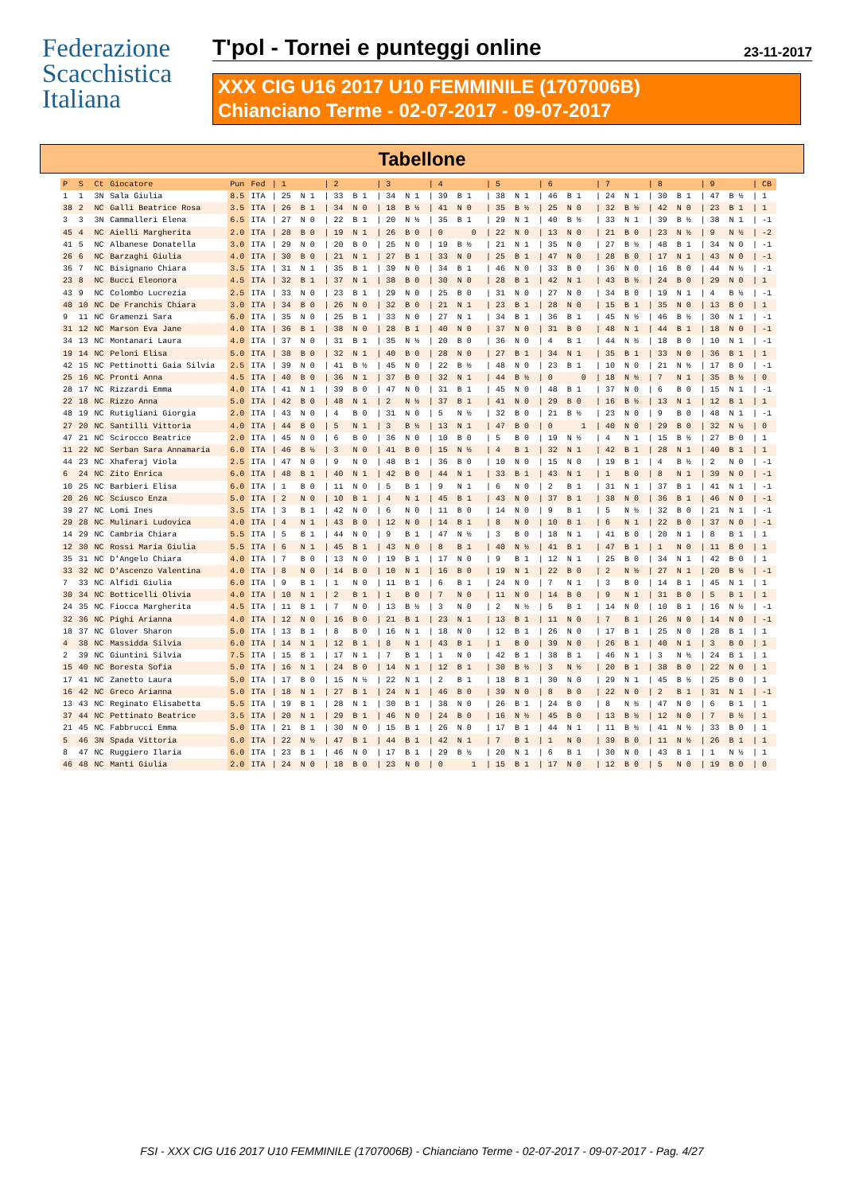Federazione
Scacchistica
Italiana
T'pol - Tornei e punteggi online
23-11-2017
XXX CIG U16 2017 U10 FEMMINILE (1707006B)
Chianciano Terme - 02-07-2017 - 09-07-2017
Tabellone
| P | S | Ct | Giocatore | Pun | Fed | / 1 | / 2 | / 3 | / 4 | / 5 | / 6 | / 7 | / 8 | / 9 | / CB |
| --- | --- | --- | --- | --- | --- | --- | --- | --- | --- | --- | --- | --- | --- | --- | --- |
| 1 | 1 | 3N | Sala Giulia | 8.5 | ITA | / 25 N 1 | / 33 B 1 | / 34 N 1 | / 39 B 1 | / 38 N 1 | / 46 B 1 | / 24 N 1 | / 30 B 1 | / 47 B ½ | / 1 |
| 38 | 2 | NC | Galli Beatrice Rosa | 3.5 | ITA | / 26 B 1 | / 34 N 0 | / 18 B ½ | / 41 N 0 | / 35 B ½ | / 25 N 0 | / 32 B ½ | / 42 N 0 | / 23 B 1 | / 1 |
| 3 | 3 | 3N | Cammalleri Elena | 6.5 | ITA | / 27 N 0 | / 22 B 1 | / 20 N ½ | / 35 B 1 | / 29 N 1 | / 40 B ½ | / 33 N 1 | / 39 B ½ | / 38 N 1 | / -1 |
| 45 | 4 | NC | Aielli Margherita | 2.0 | ITA | / 28 B 0 | / 19 N 1 | / 26 B 0 | / 0 0 | / 22 N 0 | / 13 N 0 | / 21 B 0 | / 23 N ½ | / 9 N ½ | / -2 |
| 41 | 5 | NC | Albanese Donatella | 3.0 | ITA | / 29 N 0 | / 20 B 0 | / 25 N 0 | / 19 B ½ | / 21 N 1 | / 35 N 0 | / 27 B ½ | / 48 B 1 | / 34 N 0 | / -1 |
| 26 | 6 | NC | Barzaghi Giulia | 4.0 | ITA | / 30 B 0 | / 21 N 1 | / 27 B 1 | / 33 N 0 | / 25 B 1 | / 47 N 0 | / 28 B 0 | / 17 N 1 | / 43 N 0 | / -1 |
| 36 | 7 | NC | Bisignano Chiara | 3.5 | ITA | / 31 N 1 | / 35 B 1 | / 39 N 0 | / 34 B 1 | / 46 N 0 | / 33 B 0 | / 36 N 0 | / 16 B 0 | / 44 N ½ | / -1 |
| 23 | 8 | NC | Bucci Eleonora | 4.5 | ITA | / 32 B 1 | / 37 N 1 | / 38 B 0 | / 30 N 0 | / 28 B 1 | / 42 N 1 | / 43 B ½ | / 24 B 0 | / 29 N 0 | / 1 |
| 43 | 9 | NC | Colombo Lucrezia | 2.5 | ITA | / 33 N 0 | / 23 B 1 | / 29 N 0 | / 25 B 0 | / 31 N 0 | / 27 N 0 | / 34 B 0 | / 19 N 1 | / 4 B ½ | / -1 |
| 40 | 10 | NC | De Franchis Chiara | 3.0 | ITA | / 34 B 0 | / 26 N 0 | / 32 B 0 | / 21 N 1 | / 23 B 1 | / 28 N 0 | / 15 B 1 | / 35 N 0 | / 13 B 0 | / 1 |
| 9 | 11 | NC | Gramenzi Sara | 6.0 | ITA | / 35 N 0 | / 25 B 1 | / 33 N 0 | / 27 N 1 | / 34 B 1 | / 36 B 1 | / 45 N ½ | / 46 B ½ | / 30 N 1 | / -1 |
| 31 | 12 | NC | Marson Eva Jane | 4.0 | ITA | / 36 B 1 | / 38 N 0 | / 28 B 1 | / 40 N 0 | / 37 N 0 | / 31 B 0 | / 48 N 1 | / 44 B 1 | / 18 N 0 | / -1 |
| 34 | 13 | NC | Montanari Laura | 4.0 | ITA | / 37 N 0 | / 31 B 1 | / 35 N ½ | / 20 B 0 | / 36 N 0 | / 4 B 1 | / 44 N ½ | / 18 B 0 | / 10 N 1 | / -1 |
| 19 | 14 | NC | Peloni Elisa | 5.0 | ITA | / 38 B 0 | / 32 N 1 | / 40 B 0 | / 28 N 0 | / 27 B 1 | / 34 N 1 | / 35 B 1 | / 33 N 0 | / 36 B 1 | / 1 |
| 42 | 15 | NC | Pettinotti Gaia Silvia | 2.5 | ITA | / 39 N 0 | / 41 B ½ | / 45 N 0 | / 22 B ½ | / 48 N 0 | / 23 B 1 | / 10 N 0 | / 21 N ½ | / 17 B 0 | / -1 |
| 25 | 16 | NC | Pronti Anna | 4.5 | ITA | / 40 B 0 | / 36 N 1 | / 37 B 0 | / 32 N 1 | / 44 B ½ | / 0 0 | / 18 N ½ | / 7 N 1 | / 35 B ½ | / 0 |
| 28 | 17 | NC | Rizzardi Emma | 4.0 | ITA | / 41 N 1 | / 39 B 0 | / 47 N 0 | / 31 B 1 | / 45 N 0 | / 48 B 1 | / 37 N 0 | / 6 B 0 | / 15 N 1 | / -1 |
| 22 | 18 | NC | Rizzo Anna | 5.0 | ITA | / 42 B 0 | / 48 N 1 | / 2 N ½ | / 37 B 1 | / 41 N 0 | / 29 B 0 | / 16 B ½ | / 13 N 1 | / 12 B 1 | / 1 |
| 48 | 19 | NC | Rutigliani Giorgia | 2.0 | ITA | / 43 N 0 | / 4 B 0 | / 31 N 0 | / 5 N ½ | / 32 B 0 | / 21 B ½ | / 23 N 0 | / 9 B 0 | / 48 N 1 | / -1 |
| 27 | 20 | NC | Santilli Vittoria | 4.0 | ITA | / 44 B 0 | / 5 N 1 | / 3 B ½ | / 13 N 1 | / 47 B 0 | / 0 1 | / 40 N 0 | / 29 B 0 | / 32 N ½ | / 0 |
| 47 | 21 | NC | Scirocco Beatrice | 2.0 | ITA | / 45 N 0 | / 6 B 0 | / 36 N 0 | / 10 B 0 | / 5 B 0 | / 19 N ½ | / 4 N 1 | / 15 B ½ | / 27 B 0 | / 1 |
| 11 | 22 | NC | Serban Sara Annamaria | 6.0 | ITA | / 46 B ½ | / 3 N 0 | / 41 B 0 | / 15 N ½ | / 4 B 1 | / 32 N 1 | / 42 B 1 | / 28 N 1 | / 40 B 1 | / 1 |
| 44 | 23 | NC | Xhaferaj Viola | 2.5 | ITA | / 47 N 0 | / 9 N 0 | / 48 B 1 | / 36 B 0 | / 10 N 0 | / 15 N 0 | / 19 B 1 | / 4 B ½ | / 2 N 0 | / -1 |
| 6 | 24 | NC | Zito Enrica | 6.0 | ITA | / 48 B 1 | / 40 N 1 | / 42 B 0 | / 44 N 1 | / 33 B 1 | / 43 N 1 | / 1 B 0 | / 8 N 1 | / 39 N 0 | / -1 |
| 10 | 25 | NC | Barbieri Elisa | 6.0 | ITA | / 1 B 0 | / 11 N 0 | / 5 B 1 | / 9 N 1 | / 6 N 0 | / 2 B 1 | / 31 N 1 | / 37 B 1 | / 41 N 1 | / -1 |
| 20 | 26 | NC | Sciusco Enza | 5.0 | ITA | / 2 N 0 | / 10 B 1 | / 4 N 1 | / 45 B 1 | / 43 N 0 | / 37 B 1 | / 38 N 0 | / 36 B 1 | / 46 N 0 | / -1 |
| 39 | 27 | NC | Lomi Ines | 3.5 | ITA | / 3 B 1 | / 42 N 0 | / 6 N 0 | / 11 B 0 | / 14 N 0 | / 9 B 1 | / 5 N ½ | / 32 B 0 | / 21 N 1 | / -1 |
| 29 | 28 | NC | Mulinari Ludovica | 4.0 | ITA | / 4 N 1 | / 43 B 0 | / 12 N 0 | / 14 B 1 | / 8 N 0 | / 10 B 1 | / 6 N 1 | / 22 B 0 | / 37 N 0 | / -1 |
| 14 | 29 | NC | Cambria Chiara | 5.5 | ITA | / 5 B 1 | / 44 N 0 | / 9 B 1 | / 47 N ½ | / 3 B 0 | / 18 N 1 | / 41 B 0 | / 20 N 1 | / 8 B 1 | / 1 |
| 12 | 30 | NC | Rossi Maria Giulia | 5.5 | ITA | / 6 N 1 | / 45 B 1 | / 43 N 0 | / 8 B 1 | / 40 N ½ | / 41 B 1 | / 47 B 1 | / 1 N 0 | / 11 B 0 | / 1 |
| 35 | 31 | NC | D'Angelo Chiara | 4.0 | ITA | / 7 B 0 | / 13 N 0 | / 19 B 1 | / 17 N 0 | / 9 B 1 | / 12 N 1 | / 25 B 0 | / 34 N 1 | / 42 B 0 | / 1 |
| 33 | 32 | NC | D'Ascenzo Valentina | 4.0 | ITA | / 8 N 0 | / 14 B 0 | / 10 N 1 | / 16 B 0 | / 19 N 1 | / 22 B 0 | / 2 N ½ | / 27 N 1 | / 20 B ½ | / -1 |
| 7 | 33 | NC | Alfidi Giulia | 6.0 | ITA | / 9 B 1 | / 1 N 0 | / 11 B 1 | / 6 B 1 | / 24 N 0 | / 7 N 1 | / 3 B 0 | / 14 B 1 | / 45 N 1 | / 1 |
| 30 | 34 | NC | Botticelli Olivia | 4.0 | ITA | / 10 N 1 | / 2 B 1 | / 1 B 0 | / 7 N 0 | / 11 N 0 | / 14 B 0 | / 9 N 1 | / 31 B 0 | / 5 B 1 | / 1 |
| 24 | 35 | NC | Fiocca Margherita | 4.5 | ITA | / 11 B 1 | / 7 N 0 | / 13 B ½ | / 3 N 0 | / 2 N ½ | / 5 B 1 | / 14 N 0 | / 10 B 1 | / 16 N ½ | / -1 |
| 32 | 36 | NC | Pighi Arianna | 4.0 | ITA | / 12 N 0 | / 16 B 0 | / 21 B 1 | / 23 N 1 | / 13 B 1 | / 11 N 0 | / 7 B 1 | / 26 N 0 | / 14 N 0 | / -1 |
| 18 | 37 | NC | Glover Sharon | 5.0 | ITA | / 13 B 1 | / 8 B 0 | / 16 N 1 | / 18 N 0 | / 12 B 1 | / 26 N 0 | / 17 B 1 | / 25 N 0 | / 28 B 1 | / 1 |
| 4 | 38 | NC | Massidda Silvia | 6.0 | ITA | / 14 N 1 | / 12 B 1 | / 8 N 1 | / 43 B 1 | / 1 B 0 | / 39 N 0 | / 26 B 1 | / 40 N 1 | / 3 B 0 | / 1 |
| 2 | 39 | NC | Giuntini Silvia | 7.5 | ITA | / 15 B 1 | / 17 N 1 | / 7 B 1 | / 1 N 0 | / 42 B 1 | / 38 B 1 | / 46 N 1 | / 3 N ½ | / 24 B 1 | / 1 |
| 15 | 40 | NC | Boresta Sofia | 5.0 | ITA | / 16 N 1 | / 24 B 0 | / 14 N 1 | / 12 B 1 | / 30 B ½ | / 3 N ½ | / 20 B 1 | / 38 B 0 | / 22 N 0 | / 1 |
| 17 | 41 | NC | Zanetto Laura | 5.0 | ITA | / 17 B 0 | / 15 N ½ | / 22 N 1 | / 2 B 1 | / 18 B 1 | / 30 N 0 | / 29 N 1 | / 45 B ½ | / 25 B 0 | / 1 |
| 16 | 42 | NC | Greco Arianna | 5.0 | ITA | / 18 N 1 | / 27 B 1 | / 24 N 1 | / 46 B 0 | / 39 N 0 | / 8 B 0 | / 22 N 0 | / 2 B 1 | / 31 N 1 | / -1 |
| 13 | 43 | NC | Reginato Elisabetta | 5.5 | ITA | / 19 B 1 | / 28 N 1 | / 30 B 1 | / 38 N 0 | / 26 B 1 | / 24 B 0 | / 8 N ½ | / 47 N 0 | / 6 B 1 | / 1 |
| 37 | 44 | NC | Pettinato Beatrice | 3.5 | ITA | / 20 N 1 | / 29 B 1 | / 46 N 0 | / 24 B 0 | / 16 N ½ | / 45 B 0 | / 13 B ½ | / 12 N 0 | / 7 B ½ | / 1 |
| 21 | 45 | NC | Fabbrucci Emma | 5.0 | ITA | / 21 B 1 | / 30 N 0 | / 15 B 1 | / 26 N 0 | / 17 B 1 | / 44 N 1 | / 11 B ½ | / 41 N ½ | / 33 B 0 | / 1 |
| 5 | 46 | 3N | Spada Vittoria | 6.0 | ITA | / 22 N ½ | / 47 B 1 | / 44 B 1 | / 42 N 1 | / 7 B 1 | / 1 N 0 | / 39 B 0 | / 11 N ½ | / 26 B 1 | / 1 |
| 8 | 47 | NC | Ruggiero Ilaria | 6.0 | ITA | / 23 B 1 | / 46 N 0 | / 17 B 1 | / 29 B ½ | / 20 N 1 | / 6 B 1 | / 30 N 0 | / 43 B 1 | / 1 N ½ | / 1 |
| 46 | 48 | NC | Manti Giulia | 2.0 | ITA | / 24 N 0 | / 18 B 0 | / 23 N 0 | / 0 1 | / 15 B 1 | / 17 N 0 | / 12 B 0 | / 5 N 0 | / 19 B 0 | / 0 |
FSI - XXX CIG U16 2017 U10 FEMMINILE (1707006B) - Chianciano Terme - 02-07-2017 - 09-07-2017 - Pag. 4/27